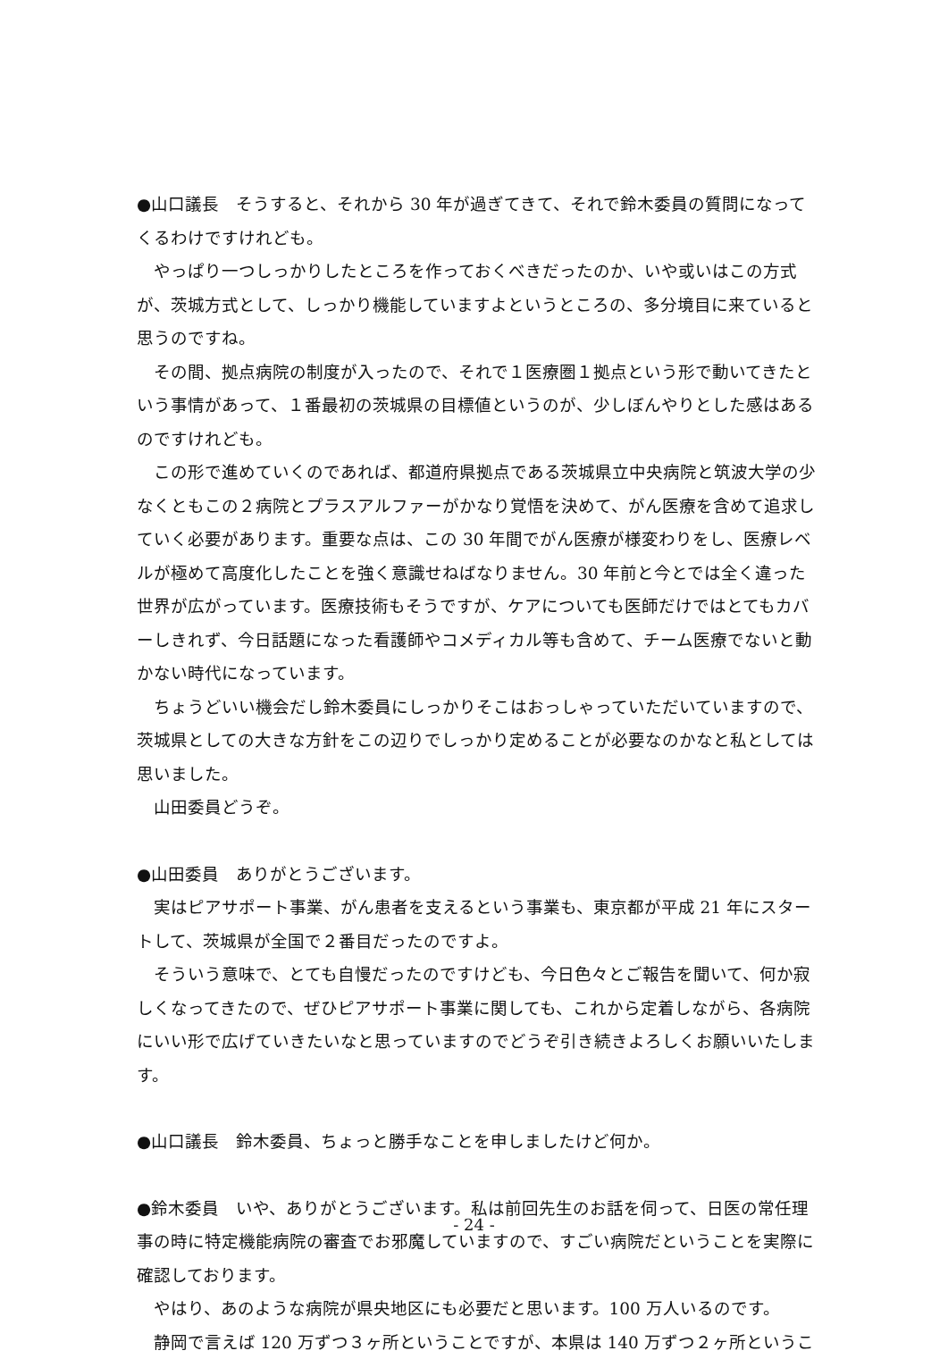●山口議長　そうすると、それから 30 年が過ぎてきて、それで鈴木委員の質問になってくるわけですけれども。
やっぱり一つしっかりしたところを作っておくべきだったのか、いや或いはこの方式が、茨城方式として、しっかり機能していますよというところの、多分境目に来ていると思うのですね。
その間、拠点病院の制度が入ったので、それで１医療圏１拠点という形で動いてきたという事情があって、１番最初の茨城県の目標値というのが、少しぼんやりとした感はあるのですけれども。
この形で進めていくのであれば、都道府県拠点である茨城県立中央病院と筑波大学の少なくともこの２病院とプラスアルファーがかなり覚悟を決めて、がん医療を含めて追求していく必要があります。重要な点は、この 30 年間でがん医療が様変わりをし、医療レベルが極めて高度化したことを強く意識せねばなりません。30 年前と今とでは全く違った世界が広がっています。医療技術もそうですが、ケアについても医師だけではとてもカバーしきれず、今日話題になった看護師やコメディカル等も含めて、チーム医療でないと動かない時代になっています。
ちょうどいい機会だし鈴木委員にしっかりそこはおっしゃっていただいていますので、茨城県としての大きな方針をこの辺りでしっかり定めることが必要なのかなと私としては思いました。
山田委員どうぞ。
●山田委員　ありがとうございます。
実はピアサポート事業、がん患者を支えるという事業も、東京都が平成 21 年にスタートして、茨城県が全国で２番目だったのですよ。
そういう意味で、とても自慢だったのですけども、今日色々とご報告を聞いて、何か寂しくなってきたので、ぜひピアサポート事業に関しても、これから定着しながら、各病院にいい形で広げていきたいなと思っていますのでどうぞ引き続きよろしくお願いいたします。
●山口議長　鈴木委員、ちょっと勝手なことを申しましたけど何か。
●鈴木委員　いや、ありがとうございます。私は前回先生のお話を伺って、日医の常任理事の時に特定機能病院の審査でお邪魔していますので、すごい病院だということを実際に確認しております。
やはり、あのような病院が県央地区にも必要だと思います。100 万人いるのです。
静岡で言えば 120 万ずつ３ヶ所ということですが、本県は 140 万ずつ２ヶ所というこ
- 24 -